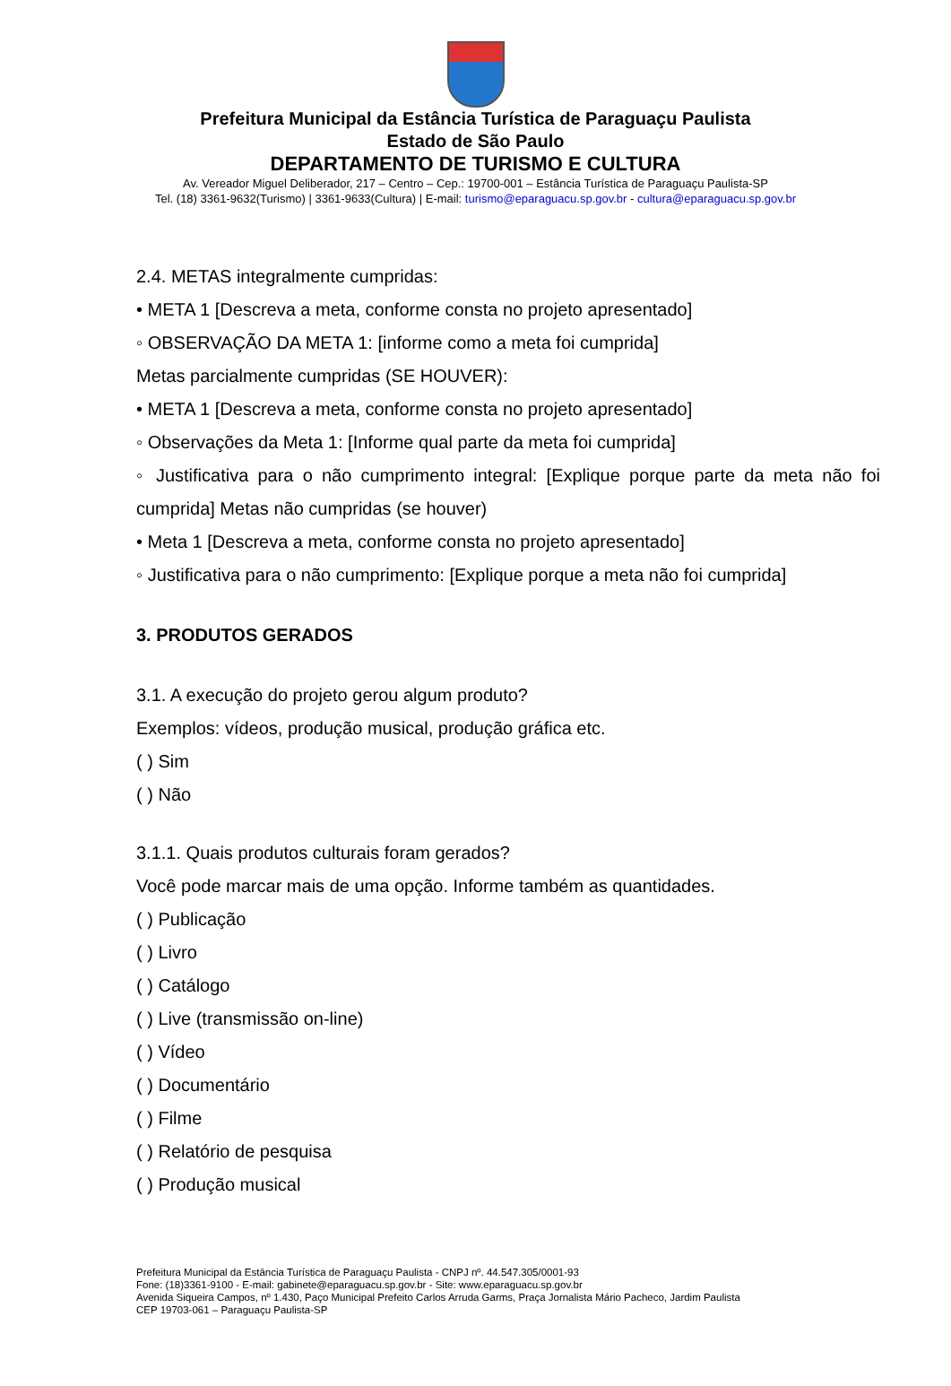Prefeitura Municipal da Estância Turística de Paraguaçu Paulista
Estado de São Paulo
DEPARTAMENTO DE TURISMO E CULTURA
Av. Vereador Miguel Deliberador, 217 – Centro – Cep.: 19700-001 – Estância Turística de Paraguaçu Paulista-SP
Tel. (18) 3361-9632(Turismo) | 3361-9633(Cultura) | E-mail: turismo@eparaguacu.sp.gov.br - cultura@eparaguacu.sp.gov.br
2.4. METAS integralmente cumpridas:
• META 1 [Descreva a meta, conforme consta no projeto apresentado]
◦ OBSERVAÇÃO DA META 1: [informe como a meta foi cumprida]
Metas parcialmente cumpridas (SE HOUVER):
• META 1 [Descreva a meta, conforme consta no projeto apresentado]
◦ Observações da Meta 1: [Informe qual parte da meta foi cumprida]
◦ Justificativa para o não cumprimento integral: [Explique porque parte da meta não foi cumprida] Metas não cumpridas (se houver)
• Meta 1 [Descreva a meta, conforme consta no projeto apresentado]
◦ Justificativa para o não cumprimento: [Explique porque a meta não foi cumprida]
3. PRODUTOS GERADOS
3.1. A execução do projeto gerou algum produto?
Exemplos: vídeos, produção musical, produção gráfica etc.
( ) Sim
( ) Não
3.1.1. Quais produtos culturais foram gerados?
Você pode marcar mais de uma opção. Informe também as quantidades.
( ) Publicação
( ) Livro
( ) Catálogo
( ) Live (transmissão on-line)
( ) Vídeo
( ) Documentário
( ) Filme
( ) Relatório de pesquisa
( ) Produção musical
Prefeitura Municipal da Estância Turística de Paraguaçu Paulista - CNPJ nº. 44.547.305/0001-93
Fone: (18)3361-9100 - E-mail: gabinete@eparaguacu.sp.gov.br - Site: www.eparaguacu.sp.gov.br
Avenida Siqueira Campos, nº 1.430, Paço Municipal Prefeito Carlos Arruda Garms, Praça Jornalista Mário Pacheco, Jardim Paulista
CEP 19703-061 – Paraguaçu Paulista-SP